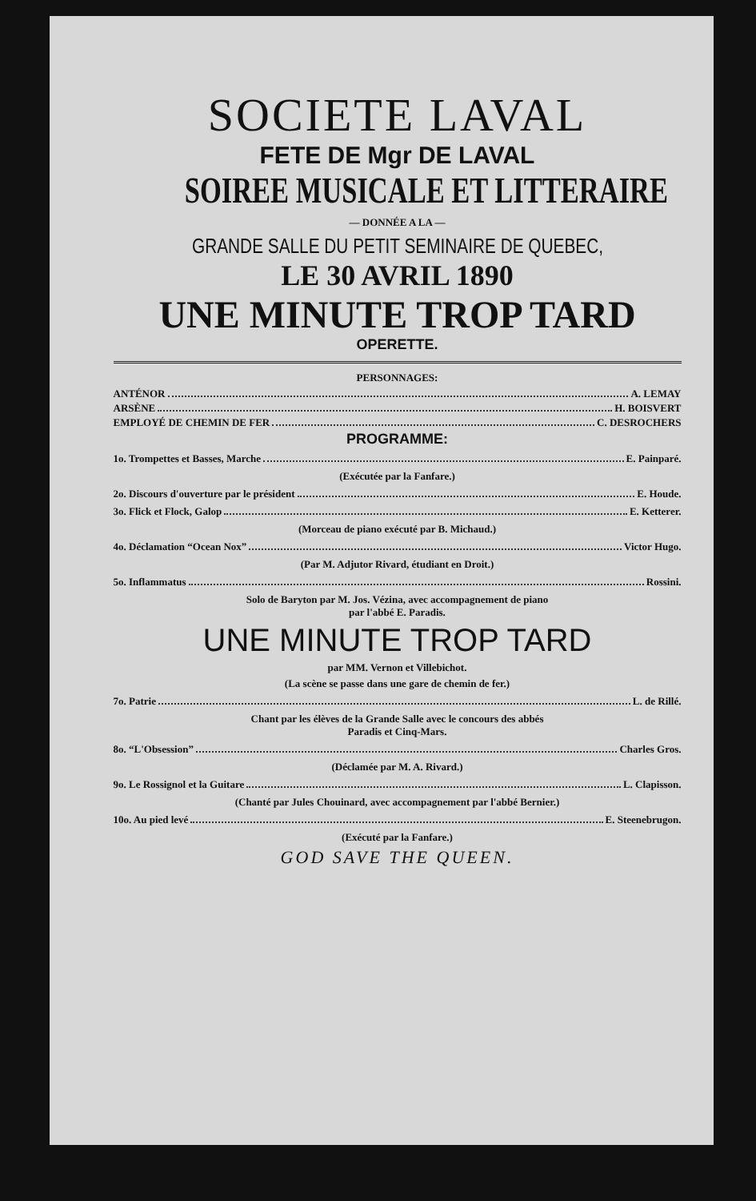SOCIETE LAVAL
FETE DE Mgr DE LAVAL
SOIREE MUSICALE ET LITTERAIRE
— DONNÉE A LA —
GRANDE SALLE DU PETIT SEMINAIRE DE QUEBEC,
LE 30 AVRIL 1890
UNE MINUTE TROP TARD
OPERETTE.
PERSONNAGES:
ANTÉNOR A. LEMAY
ARSÈNE H. BOISVERT
EMPLOYÉ DE CHEMIN DE FER C. DESROCHERS
PROGRAMME:
1o. Trompettes et Basses, Marche E. Painparé.
(Exécutée par la Fanfare.)
2o. Discours d'ouverture par le président E. Houde.
3o. Flick et Flock, Galop E. Ketterer.
(Morceau de piano exécuté par B. Michaud.)
4o. Déclamation “Ocean Nox” Victor Hugo.
(Par M. Adjutor Rivard, étudiant en Droit.)
5o. Inflammatus Rossini.
Solo de Baryton par M. Jos. Vézina, avec accompagnement de piano
par l'abbé E. Paradis.
UNE MINUTE TROP TARD
par MM. Vernon et Villebichot.
(La scène se passe dans une gare de chemin de fer.)
7o. Patrie L. de Rillé.
Chant par les élèves de la Grande Salle avec le concours des abbés
Paradis et Cinq-Mars.
8o. “L'Obsession” Charles Gros.
(Déclamée par M. A. Rivard.)
9o. Le Rossignol et la Guitare L. Clapisson.
(Chanté par Jules Chouinard, avec accompagnement par l'abbé Bernier.)
10o. Au pied levé E. Steenebrugon.
(Exécuté par la Fanfare.)
GOD SAVE THE QUEEN.